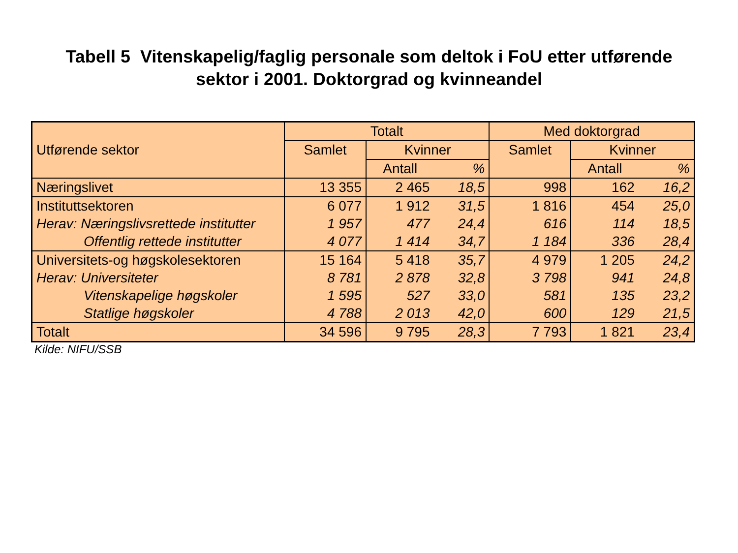Tabell 5 Vitenskapelig/faglig personale som deltok i FoU etter utførende
sektor i 2001. Doktorgrad og kvinneandel
| Utførende sektor | Totalt | | | Med doktorgrad | | |
| --- | --- | --- | --- | --- | --- | --- |
| | Samlet | Kvinner | | Samlet | Kvinner | |
| | | Antall | % | | Antall | % |
| Næringslivet | 13 355 | 2 465 | 18,5 | 998 | 162 | 16,2 |
| Instituttsektoren | 6 077 | 1 912 | 31,5 | 1 816 | 454 | 25,0 |
| Herav: Næringslivsrettede institutter | 1 957 | 477 | 24,4 | 616 | 114 | 18,5 |
| Offentlig rettede institutter | 4 077 | 1 414 | 34,7 | 1 184 | 336 | 28,4 |
| Universitets-og høgskolesektoren | 15 164 | 5 418 | 35,7 | 4 979 | 1 205 | 24,2 |
| Herav: Universiteter | 8 781 | 2 878 | 32,8 | 3 798 | 941 | 24,8 |
| Vitenskapelige høgskoler | 1 595 | 527 | 33,0 | 581 | 135 | 23,2 |
| Statlige høgskoler | 4 788 | 2 013 | 42,0 | 600 | 129 | 21,5 |
| Totalt | 34 596 | 9 795 | 28,3 | 7 793 | 1 821 | 23,4 |
Kilde: NIFU/SSB